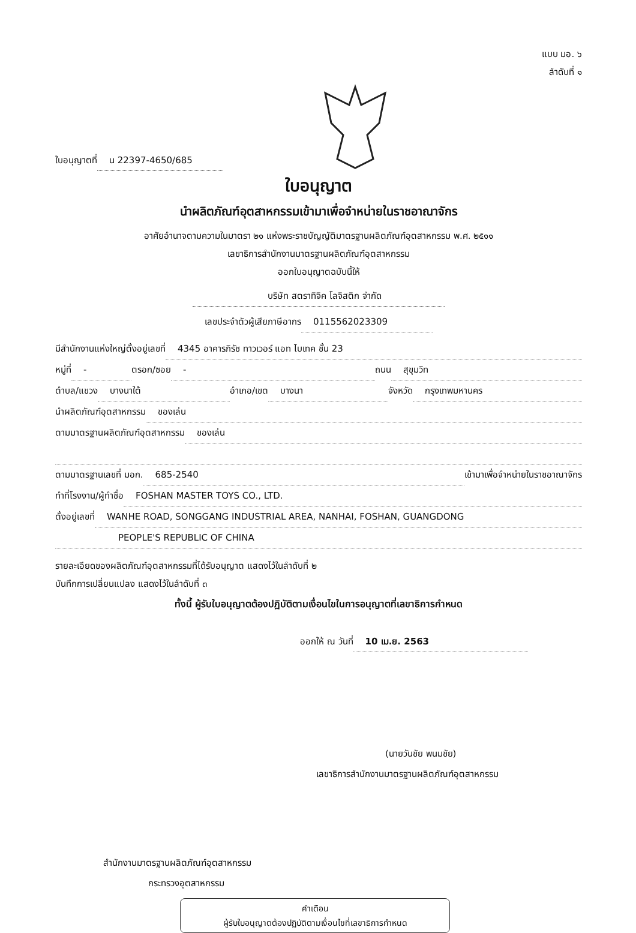แบบ มอ. ๖
ลำดับที่ ๑
ใบอนุญาตที่ น 22397-4650/685
ใบอนุญาต
นำผลิตภัณฑ์อุตสาหกรรมเข้ามาเพื่อจำหน่ายในราชอาณาจักร
อาศัยอำนาจตามความในมาตรา ๒๑ แห่งพระราชบัญญัติมาตรฐานผลิตภัณฑ์อุตสาหกรรม พ.ศ. ๒๕๑๑
เลขาธิการสำนักงานมาตรฐานผลิตภัณฑ์อุตสาหกรรม
ออกใบอนุญาตฉบับนี้ให้
บริษัท สตราทิจิค โลจิสติก จำกัด
เลขประจำตัวผู้เสียภาษีอากร 0115562023309
มีสำนักงานแห่งใหญ่ตั้งอยู่เลขที่ 4345 อาคารภิรัช ทาวเวอร์ แอท ไบเทค ชั้น 23
หมู่ที่ - ตรอก/ซอย - ถนน สุขุมวิท
ตำบล/แขวง บางนาใต้ อำเภอ/เขต บางนา จังหวัด กรุงเทพมหานคร
นำผลิตภัณฑ์อุตสาหกรรม ของเล่น
ตามมาตรฐานผลิตภัณฑ์อุตสาหกรรม ของเล่น
ตามมาตรฐานเลขที่ มอก. 685-2540 เข้ามาเพื่อจำหน่ายในราชอาณาจักร
ทำที่โรงงาน/ผู้ทำชื่อ FOSHAN MASTER TOYS CO., LTD.
ตั้งอยู่เลขที่ WANHE ROAD, SONGGANG INDUSTRIAL AREA, NANHAI, FOSHAN, GUANGDONG
PEOPLE'S REPUBLIC OF CHINA
รายละเอียดของผลิตภัณฑ์อุตสาหกรรมที่ได้รับอนุญาต แสดงไว้ในลำดับที่ ๒
บันทึกการเปลี่ยนแปลง แสดงไว้ในลำดับที่ ๓
ทั้งนี้ ผู้รับใบอนุญาตต้องปฏิบัติตามเงื่อนไขในการอนุญาตที่เลขาธิการกำหนด
ออกให้ ณ วันที่ 10 เม.ย. 2563
(นายวันชัย พนมชัย)
เลขาธิการสำนักงานมาตรฐานผลิตภัณฑ์อุตสาหกรรม
สำนักงานมาตรฐานผลิตภัณฑ์อุตสาหกรรม
กระทรวงอุตสาหกรรม
คำเตือน
ผู้รับใบอนุญาตต้องปฏิบัติตามเงื่อนไขที่เลขาธิการกำหนด